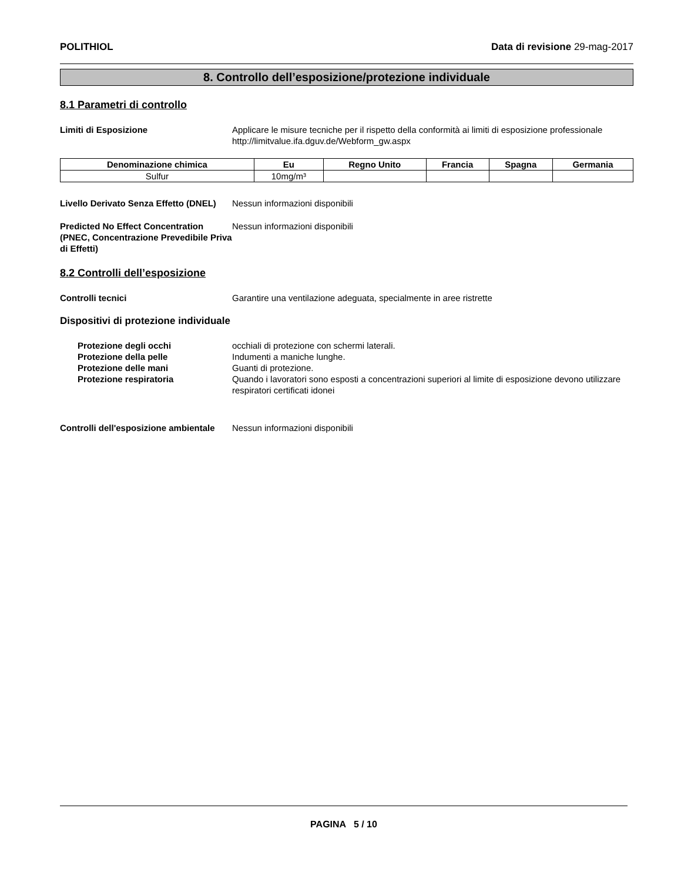POLITHIOL Data di revisione 29-mag-2017
8. Controllo dell’esposizione/protezione individuale
8.1 Parametri di controllo
Limiti di Esposizione Applicare le misure tecniche per il rispetto della conformità ai limiti di esposizione professionale
http://limitvalue.ifa.dguv.de/Webform_gw.aspx
| Denominazione chimica | Eu | Regno Unito | Francia | Spagna | Germania |
| --- | --- | --- | --- | --- | --- |
| Sulfur | 10mg/m³ | | | | |
Livello Derivato Senza Effetto (DNEL)
Nessun informazioni disponibili
Predicted No Effect Concentration (PNEC, Concentrazione Prevedibile Priva di Effetti)
Nessun informazioni disponibili
8.2 Controlli dell’esposizione
Controlli tecnici Garantire una ventilazione adeguata, specialmente in aree ristrette
Dispositivi di protezione individuale
Protezione degli occhi occhiali di protezione con schermi laterali.
Protezione della pelle Indumenti a maniche lunghe.
Protezione delle mani Guanti di protezione.
Protezione respiratoria Quando i lavoratori sono esposti a concentrazioni superiori al limite di esposizione devono utilizzare respiratori certificati idonei
Controlli dell'esposizione ambientale
Nessun informazioni disponibili
PAGINA 5 / 10